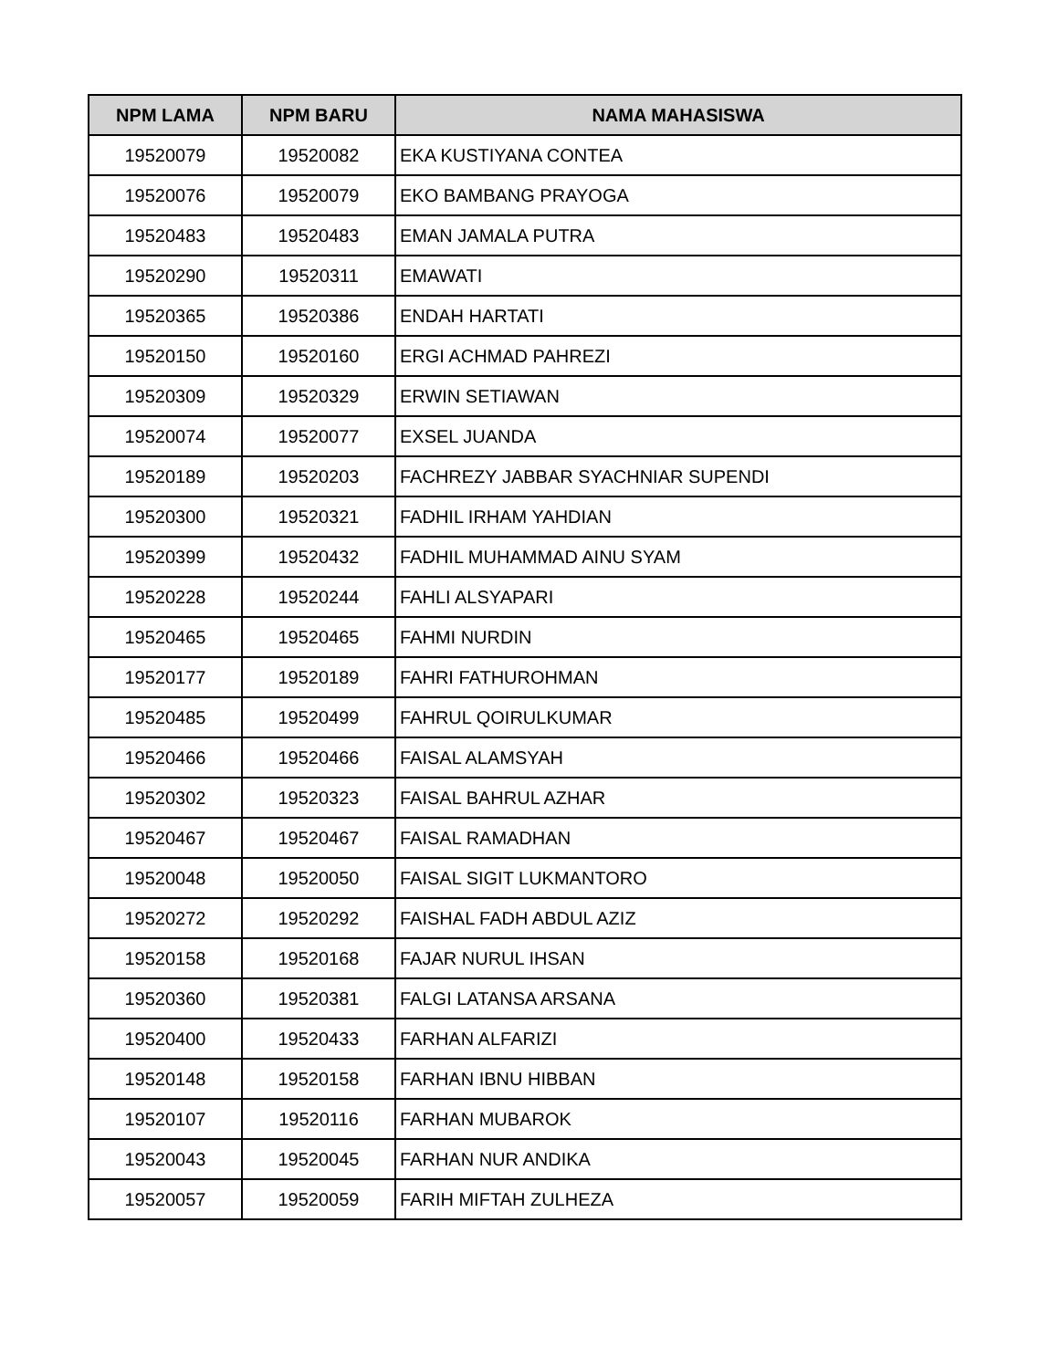| NPM LAMA | NPM BARU | NAMA MAHASISWA |
| --- | --- | --- |
| 19520079 | 19520082 | EKA KUSTIYANA CONTEA |
| 19520076 | 19520079 | EKO BAMBANG PRAYOGA |
| 19520483 | 19520483 | EMAN JAMALA PUTRA |
| 19520290 | 19520311 | EMAWATI |
| 19520365 | 19520386 | ENDAH HARTATI |
| 19520150 | 19520160 | ERGI ACHMAD PAHREZI |
| 19520309 | 19520329 | ERWIN SETIAWAN |
| 19520074 | 19520077 | EXSEL JUANDA |
| 19520189 | 19520203 | FACHREZY JABBAR SYACHNIAR SUPENDI |
| 19520300 | 19520321 | FADHIL IRHAM YAHDIAN |
| 19520399 | 19520432 | FADHIL MUHAMMAD AINU SYAM |
| 19520228 | 19520244 | FAHLI ALSYAPARI |
| 19520465 | 19520465 | FAHMI NURDIN |
| 19520177 | 19520189 | FAHRI FATHUROHMAN |
| 19520485 | 19520499 | FAHRUL QOIRULKUMAR |
| 19520466 | 19520466 | FAISAL ALAMSYAH |
| 19520302 | 19520323 | FAISAL BAHRUL AZHAR |
| 19520467 | 19520467 | FAISAL RAMADHAN |
| 19520048 | 19520050 | FAISAL SIGIT LUKMANTORO |
| 19520272 | 19520292 | FAISHAL FADH ABDUL AZIZ |
| 19520158 | 19520168 | FAJAR NURUL IHSAN |
| 19520360 | 19520381 | FALGI LATANSA ARSANA |
| 19520400 | 19520433 | FARHAN ALFARIZI |
| 19520148 | 19520158 | FARHAN IBNU HIBBAN |
| 19520107 | 19520116 | FARHAN MUBAROK |
| 19520043 | 19520045 | FARHAN NUR ANDIKA |
| 19520057 | 19520059 | FARIH MIFTAH ZULHEZA |